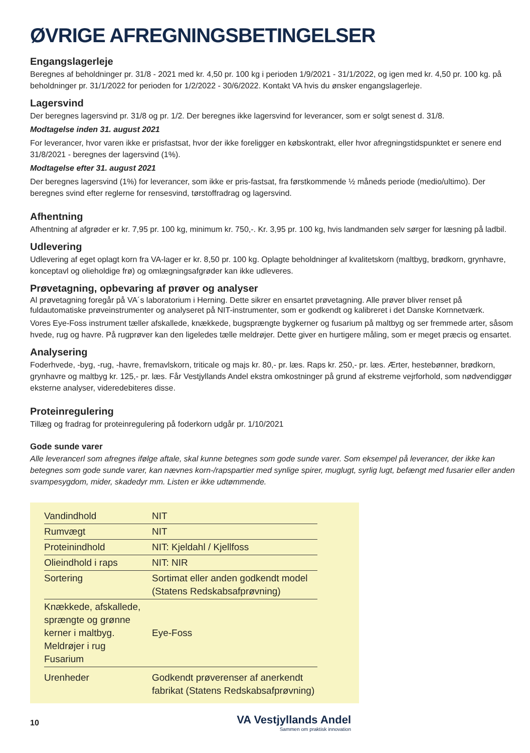ØVRIGE AFREGNINGSBETINGELSER
Engangslagerleje
Beregnes af beholdninger pr. 31/8 - 2021 med kr. 4,50 pr. 100 kg i perioden 1/9/2021 - 31/1/2022, og igen med kr. 4,50 pr. 100 kg. på beholdninger pr. 31/1/2022 for perioden for 1/2/2022 - 30/6/2022. Kontakt VA hvis du ønsker engangslagerleje.
Lagersvind
Der beregnes lagersvind pr. 31/8 og pr. 1/2. Der beregnes ikke lagersvind for leverancer, som er solgt senest d. 31/8.
Modtagelse inden 31. august 2021
For leverancer, hvor varen ikke er prisfastsat, hvor der ikke foreligger en købskontrakt, eller hvor afregningstidspunktet er senere end 31/8/2021 - beregnes der lagersvind (1%).
Modtagelse efter 31. august 2021
Der beregnes lagersvind (1%) for leverancer, som ikke er pris-fastsat, fra førstkommende ½ måneds periode (medio/ultimo). Der beregnes svind efter reglerne for rensesvind, tørstoffradrag og lagersvind.
Afhentning
Afhentning af afgrøder er kr. 7,95 pr. 100 kg, minimum kr. 750,-. Kr. 3,95 pr. 100 kg, hvis landmanden selv sørger for læsning på ladbil.
Udlevering
Udlevering af eget oplagt korn fra VA-lager er kr. 8,50 pr. 100 kg. Oplagte beholdninger af kvalitetskorn (maltbyg, brødkorn, grynhavre, konceptavl og olieholdige frø) og omlægningsafgrøder kan ikke udleveres.
Prøvetagning, opbevaring af prøver og analyser
Al prøvetagning foregår på VA´s laboratorium i Herning. Dette sikrer en ensartet prøvetagning. Alle prøver bliver renset på fuldautomatiske prøveinstrumenter og analyseret på NIT-instrumenter, som er godkendt og kalibreret i det Danske Kornnetværk.
Vores Eye-Foss instrument tæller afskallede, knækkede, bugsprængte bygkerner og fusarium på maltbyg og ser fremmede arter, såsom hvede, rug og havre. På rugprøver kan den ligeledes tælle meldrøjer. Dette giver en hurtigere måling, som er meget præcis og ensartet.
Analysering
Foderhvede, -byg, -rug, -havre, fremavlskorn, triticale og majs kr. 80,- pr. læs. Raps kr. 250,- pr. læs. Ærter, hestebønner, brødkorn, grynhavre og maltbyg kr. 125,- pr. læs. Får Vestjyllands Andel ekstra omkostninger på grund af ekstreme vejrforhold, som nødvendiggør eksterne analyser, videredebiteres disse.
Proteinregulering
Tillæg og fradrag for proteinregulering på foderkorn udgår pr. 1/10/2021
Gode sunde varer
Alle leverancerl som afregnes ifølge aftale, skal kunne betegnes som gode sunde varer. Som eksempel på leverancer, der ikke kan betegnes som gode sunde varer, kan nævnes korn-/rapspartier med synlige spirer, muglugt, syrlig lugt, befængt med fusarier eller anden svampesygdom, mider, skadedyr mm. Listen er ikke udtømmende.
| Vandindhold | NIT |
| Rumvægt | NIT |
| Proteinindhold | NIT: Kjeldahl / Kjellfoss |
| Olieindhold i raps | NIT: NIR |
| Sortering | Sortimat eller anden godkendt model (Statens Redskabsafprøvning) |
| Knækkede, afskallede, sprængte og grønne kerner i maltbyg. Meldrøjer i rug Fusarium | Eye-Foss |
| Urenheder | Godkendt prøverenser af anerkendt fabrikat (Statens Redskabsafprøvning) |
10
VA Vestjyllands Andel
Sammen om praktisk innovation